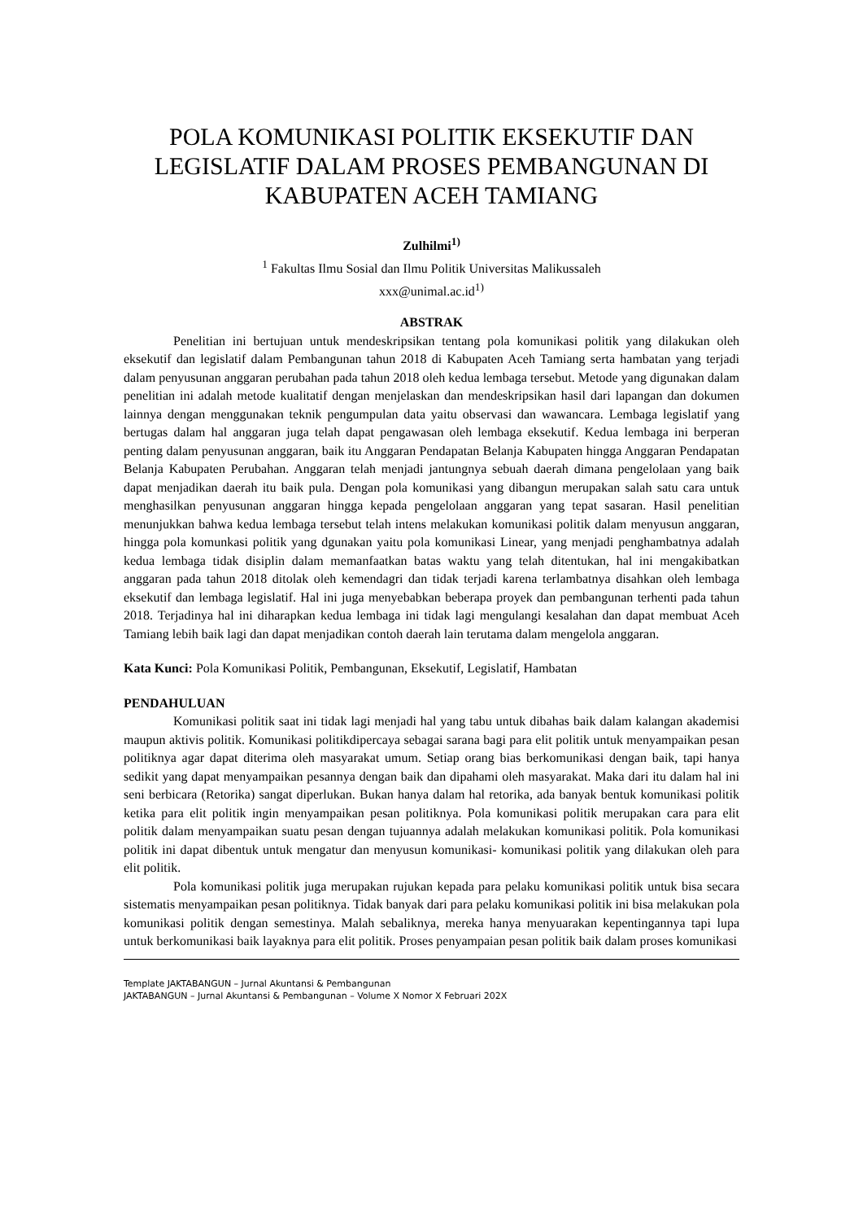POLA KOMUNIKASI POLITIK EKSEKUTIF DAN LEGISLATIF DALAM PROSES PEMBANGUNAN DI KABUPATEN ACEH TAMIANG
Zulhilmi<sup>1)</sup>
<sup>1</sup> Fakultas Ilmu Sosial dan Ilmu Politik Universitas Malikussaleh
xxx@unimal.ac.id<sup>1)</sup>
ABSTRAK
Penelitian ini bertujuan untuk mendeskripsikan tentang pola komunikasi politik yang dilakukan oleh eksekutif dan legislatif dalam Pembangunan tahun 2018 di Kabupaten Aceh Tamiang serta hambatan yang terjadi dalam penyusunan anggaran perubahan pada tahun 2018 oleh kedua lembaga tersebut. Metode yang digunakan dalam penelitian ini adalah metode kualitatif dengan menjelaskan dan mendeskripsikan hasil dari lapangan dan dokumen lainnya dengan menggunakan teknik pengumpulan data yaitu observasi dan wawancara. Lembaga legislatif yang bertugas dalam hal anggaran juga telah dapat pengawasan oleh lembaga eksekutif. Kedua lembaga ini berperan penting dalam penyusunan anggaran, baik itu Anggaran Pendapatan Belanja Kabupaten hingga Anggaran Pendapatan Belanja Kabupaten Perubahan. Anggaran telah menjadi jantungnya sebuah daerah dimana pengelolaan yang baik dapat menjadikan daerah itu baik pula. Dengan pola komunikasi yang dibangun merupakan salah satu cara untuk menghasilkan penyusunan anggaran hingga kepada pengelolaan anggaran yang tepat sasaran. Hasil penelitian menunjukkan bahwa kedua lembaga tersebut telah intens melakukan komunikasi politik dalam menyusun anggaran, hingga pola komunkasi politik yang dgunakan yaitu pola komunikasi Linear, yang menjadi penghambatnya adalah kedua lembaga tidak disiplin dalam memanfaatkan batas waktu yang telah ditentukan, hal ini mengakibatkan anggaran pada tahun 2018 ditolak oleh kemendagri dan tidak terjadi karena terlambatnya disahkan oleh lembaga eksekutif dan lembaga legislatif. Hal ini juga menyebabkan beberapa proyek dan pembangunan terhenti pada tahun 2018. Terjadinya hal ini diharapkan kedua lembaga ini tidak lagi mengulangi kesalahan dan dapat membuat Aceh Tamiang lebih baik lagi dan dapat menjadikan contoh daerah lain terutama dalam mengelola anggaran.
Kata Kunci: Pola Komunikasi Politik, Pembangunan, Eksekutif, Legislatif, Hambatan
PENDAHULUAN
Komunikasi politik saat ini tidak lagi menjadi hal yang tabu untuk dibahas baik dalam kalangan akademisi maupun aktivis politik. Komunikasi politikdipercaya sebagai sarana bagi para elit politik untuk menyampaikan pesan politiknya agar dapat diterima oleh masyarakat umum. Setiap orang bias berkomunikasi dengan baik, tapi hanya sedikit yang dapat menyampaikan pesannya dengan baik dan dipahami oleh masyarakat. Maka dari itu dalam hal ini seni berbicara (Retorika) sangat diperlukan. Bukan hanya dalam hal retorika, ada banyak bentuk komunikasi politik ketika para elit politik ingin menyampaikan pesan politiknya. Pola komunikasi politik merupakan cara para elit politik dalam menyampaikan suatu pesan dengan tujuannya adalah melakukan komunikasi politik. Pola komunikasi politik ini dapat dibentuk untuk mengatur dan menyusun komunikasi- komunikasi politik yang dilakukan oleh para elit politik.
Pola komunikasi politik juga merupakan rujukan kepada para pelaku komunikasi politik untuk bisa secara sistematis menyampaikan pesan politiknya. Tidak banyak dari para pelaku komunikasi politik ini bisa melakukan pola komunikasi politik dengan semestinya. Malah sebaliknya, mereka hanya menyuarakan kepentingannya tapi lupa untuk berkomunikasi baik layaknya para elit politik. Proses penyampaian pesan politik baik dalam proses komunikasi
Template JAKTABANGUN – Jurnal Akuntansi & Pembangunan
JAKTABANGUN – Jurnal Akuntansi & Pembangunan – Volume X Nomor X Februari 202X